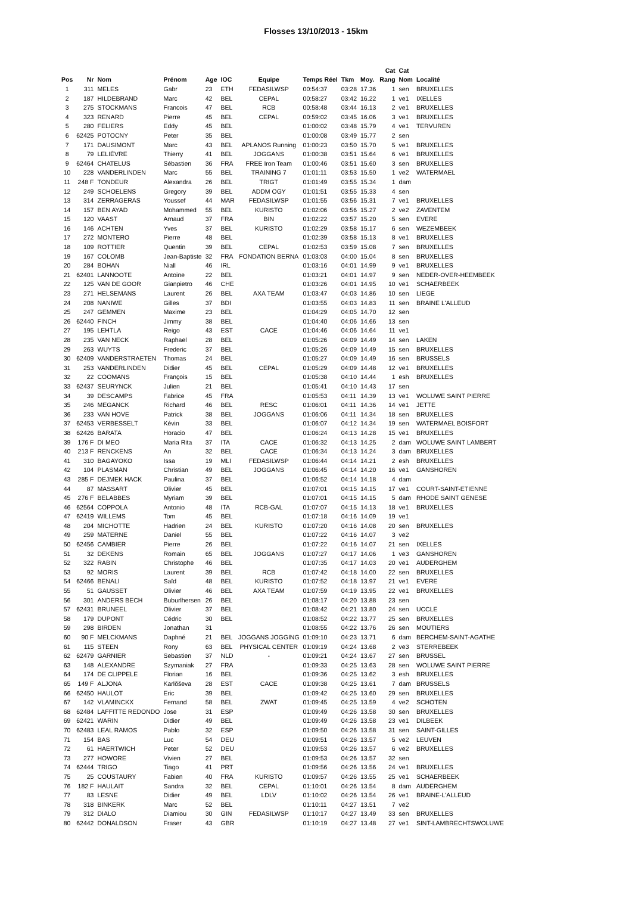Flosses 13/10/2013 - 15km
| | | | | | | | | | | Cat | Cat | |
| --- | --- | --- | --- | --- | --- | --- | --- | --- | --- | --- | --- | --- |
| Pos | Nr | Nom | Prénom | Age | IOC | Equipe | Temps Réel | Tkm | Moy. | Rang | Nom | Localité |
| 1 | 311 | MELES | Gabr | 23 | ETH | FEDASILWSP | 00:54:37 | 03:28 | 17.36 | 1 | sen | BRUXELLES |
| 2 | 187 | HILDEBRAND | Marc | 42 | BEL | CEPAL | 00:58:27 | 03:42 | 16.22 | 1 | ve1 | IXELLES |
| 3 | 275 | STOCKMANS | Francois | 47 | BEL | RCB | 00:58:48 | 03:44 | 16.13 | 2 | ve1 | BRUXELLES |
| 4 | 323 | RENARD | Pierre | 45 | BEL | CEPAL | 00:59:02 | 03:45 | 16.06 | 3 | ve1 | BRUXELLES |
| 5 | 280 | FELIERS | Eddy | 45 | BEL | | 01:00:02 | 03:48 | 15.79 | 4 | ve1 | TERVUREN |
| 6 | 62425 | POTOCNY | Peter | 35 | BEL | | 01:00:08 | 03:49 | 15.77 | 2 | sen | |
| 7 | 171 | DAUSIMONT | Marc | 43 | BEL | APLANOS Running | 01:00:23 | 03:50 | 15.70 | 5 | ve1 | BRUXELLES |
| 8 | 79 | LELIÈVRE | Thierry | 41 | BEL | JOGGANS | 01:00:38 | 03:51 | 15.64 | 6 | ve1 | BRUXELLES |
| 9 | 62464 | CHATELUS | Sébastien | 36 | FRA | FREE Iron Team | 01:00:46 | 03:51 | 15.60 | 3 | sen | BRUXELLES |
| 10 | 228 | VANDERLINDEN | Marc | 55 | BEL | TRAINING 7 | 01:01:11 | 03:53 | 15.50 | 1 | ve2 | WATERMAEL |
| 11 | 248 F | TONDEUR | Alexandra | 26 | BEL | TRIGT | 01:01:49 | 03:55 | 15.34 | 1 | dam | |
| 12 | 249 | SCHOELENS | Gregory | 39 | BEL | ADDM OGY | 01:01:51 | 03:55 | 15.33 | 4 | sen | |
| 13 | 314 | ZERRAGERAS | Youssef | 44 | MAR | FEDASILWSP | 01:01:55 | 03:56 | 15.31 | 7 | ve1 | BRUXELLES |
| 14 | 157 | BEN AYAD | Mohammed | 55 | BEL | KURISTO | 01:02:06 | 03:56 | 15.27 | 2 | ve2 | ZAVENTEM |
| 15 | 120 | VAAST | Arnaud | 37 | FRA | BIN | 01:02:22 | 03:57 | 15.20 | 5 | sen | EVERE |
| 16 | 146 | ACHTEN | Yves | 37 | BEL | KURISTO | 01:02:29 | 03:58 | 15.17 | 6 | sen | WEZEMBEEK |
| 17 | 272 | MONTERO | Pierre | 48 | BEL | | 01:02:39 | 03:58 | 15.13 | 8 | ve1 | BRUXELLES |
| 18 | 109 | ROTTIER | Quentin | 39 | BEL | CEPAL | 01:02:53 | 03:59 | 15.08 | 7 | sen | BRUXELLES |
| 19 | 167 | COLOMB | Jean-Baptiste | 32 | FRA | FONDATION BERNA | 01:03:03 | 04:00 | 15.04 | 8 | sen | BRUXELLES |
| 20 | 284 | BOHAN | Niall | 46 | IRL | | 01:03:16 | 04:01 | 14.99 | 9 | ve1 | BRUXELLES |
| 21 | 62401 | LANNOOTE | Antoine | 22 | BEL | | 01:03:21 | 04:01 | 14.97 | 9 | sen | NEDER-OVER-HEEMBEEK |
| 22 | 125 | VAN DE GOOR | Gianpietro | 46 | CHE | | 01:03:26 | 04:01 | 14.95 | 10 | ve1 | SCHAERBEEK |
| 23 | 271 | HELSEMANS | Laurent | 26 | BEL | AXA TEAM | 01:03:47 | 04:03 | 14.86 | 10 | sen | LIEGE |
| 24 | 208 | NANIWE | Gilles | 37 | BDI | | 01:03:55 | 04:03 | 14.83 | 11 | sen | BRAINE L'ALLEUD |
| 25 | 247 | GEMMEN | Maxime | 23 | BEL | | 01:04:29 | 04:05 | 14.70 | 12 | sen | |
| 26 | 62440 | FINCH | Jimmy | 38 | BEL | | 01:04:40 | 04:06 | 14.66 | 13 | sen | |
| 27 | 195 | LEHTLA | Reigo | 43 | EST | CACE | 01:04:46 | 04:06 | 14.64 | 11 | ve1 | |
| 28 | 235 | VAN NECK | Raphael | 28 | BEL | | 01:05:26 | 04:09 | 14.49 | 14 | sen | LAKEN |
| 29 | 263 | WUYTS | Frederic | 37 | BEL | | 01:05:26 | 04:09 | 14.49 | 15 | sen | BRUXELLES |
| 30 | 62409 | VANDERSTRAETEN | Thomas | 24 | BEL | | 01:05:27 | 04:09 | 14.49 | 16 | sen | BRUSSELS |
| 31 | 253 | VANDERLINDEN | Didier | 45 | BEL | CEPAL | 01:05:29 | 04:09 | 14.48 | 12 | ve1 | BRUXELLES |
| 32 | 22 | COOMANS | François | 15 | BEL | | 01:05:38 | 04:10 | 14.44 | 1 | esh | BRUXELLES |
| 33 | 62437 | SEURYNCK | Julien | 21 | BEL | | 01:05:41 | 04:10 | 14.43 | 17 | sen | |
| 34 | 39 | DESCAMPS | Fabrice | 45 | FRA | | 01:05:53 | 04:11 | 14.39 | 13 | ve1 | WOLUWE SAINT PIERRE |
| 35 | 246 | MEGANCK | Richard | 46 | BEL | RESC | 01:06:01 | 04:11 | 14.36 | 14 | ve1 | JETTE |
| 36 | 233 | VAN HOVE | Patrick | 38 | BEL | JOGGANS | 01:06:06 | 04:11 | 14.34 | 18 | sen | BRUXELLES |
| 37 | 62453 | VERBESSELT | Kévin | 33 | BEL | | 01:06:07 | 04:12 | 14.34 | 19 | sen | WATERMAEL BOISFORT |
| 38 | 62426 | BARATA | Horacio | 47 | BEL | | 01:06:24 | 04:13 | 14.28 | 15 | ve1 | BRUXELLES |
| 39 | 176 F | DI MEO | Maria Rita | 37 | ITA | CACE | 01:06:32 | 04:13 | 14.25 | 2 | dam | WOLUWE SAINT LAMBERT |
| 40 | 213 F | RENCKENS | An | 32 | BEL | CACE | 01:06:34 | 04:13 | 14.24 | 3 | dam | BRUXELLES |
| 41 | 310 | BAGAYOKO | Issa | 19 | MLI | FEDASILWSP | 01:06:44 | 04:14 | 14.21 | 2 | esh | BRUXELLES |
| 42 | 104 | PLASMAN | Christian | 49 | BEL | JOGGANS | 01:06:45 | 04:14 | 14.20 | 16 | ve1 | GANSHOREN |
| 43 | 285 F | DEJMEK HACK | Paulina | 37 | BEL | | 01:06:52 | 04:14 | 14.18 | 4 | dam | |
| 44 | 87 | MASSART | Olivier | 45 | BEL | | 01:07:01 | 04:15 | 14.15 | 17 | ve1 | COURT-SAINT-ETIENNE |
| 45 | 276 F | BELABBES | Myriam | 39 | BEL | | 01:07:01 | 04:15 | 14.15 | 5 | dam | RHODE SAINT GENESE |
| 46 | 62564 | COPPOLA | Antonio | 48 | ITA | RCB-GAL | 01:07:07 | 04:15 | 14.13 | 18 | ve1 | BRUXELLES |
| 47 | 62419 | WILLEMS | Tom | 45 | BEL | | 01:07:18 | 04:16 | 14.09 | 19 | ve1 | |
| 48 | 204 | MICHOTTE | Hadrien | 24 | BEL | KURISTO | 01:07:20 | 04:16 | 14.08 | 20 | sen | BRUXELLES |
| 49 | 259 | MATERNE | Daniel | 55 | BEL | | 01:07:22 | 04:16 | 14.07 | 3 | ve2 | |
| 50 | 62456 | CAMBIER | Pierre | 26 | BEL | | 01:07:22 | 04:16 | 14.07 | 21 | sen | IXELLES |
| 51 | 32 | DEKENS | Romain | 65 | BEL | JOGGANS | 01:07:27 | 04:17 | 14.06 | 1 | ve3 | GANSHOREN |
| 52 | 322 | RABIN | Christophe | 46 | BEL | | 01:07:35 | 04:17 | 14.03 | 20 | ve1 | AUDERGHEM |
| 53 | 92 | MORIS | Laurent | 39 | BEL | RCB | 01:07:42 | 04:18 | 14.00 | 22 | sen | BRUXELLES |
| 54 | 62466 | BENALI | Saïd | 48 | BEL | KURISTO | 01:07:52 | 04:18 | 13.97 | 21 | ve1 | EVERE |
| 55 | 51 | GAUSSET | Olivier | 46 | BEL | AXA TEAM | 01:07:59 | 04:19 | 13.95 | 22 | ve1 | BRUXELLES |
| 56 | 301 | ANDERS BECH | Buburlhersen | 26 | BEL | | 01:08:17 | 04:20 | 13.88 | 23 | sen | |
| 57 | 62431 | BRUNEEL | Olivier | 37 | BEL | | 01:08:42 | 04:21 | 13.80 | 24 | sen | UCCLE |
| 58 | 179 | DUPONT | Cédric | 30 | BEL | | 01:08:52 | 04:22 | 13.77 | 25 | sen | BRUXELLES |
| 59 | 298 | BIRDEN | Jonathan | 31 | | | 01:08:55 | 04:22 | 13.76 | 26 | sen | MOUTIERS |
| 60 | 90 F | MELCKMANS | Daphné | 21 | BEL | JOGGANS JOGGING | 01:09:10 | 04:23 | 13.71 | 6 | dam | BERCHEM-SAINT-AGATHE |
| 61 | 115 | STEEN | Rony | 63 | BEL | PHYSICAL CENTER | 01:09:19 | 04:24 | 13.68 | 2 | ve3 | STERREBEEK |
| 62 | 62479 | GARNIER | Sebastien | 37 | NLD | - | 01:09:21 | 04:24 | 13.67 | 27 | sen | BRUSSEL |
| 63 | 148 | ALEXANDRE | Szymaniak | 27 | FRA | | 01:09:33 | 04:25 | 13.63 | 28 | sen | WOLUWE SAINT PIERRE |
| 64 | 174 | DE CLIPPELE | Florian | 16 | BEL | | 01:09:36 | 04:25 | 13.62 | 3 | esh | BRUXELLES |
| 65 | 149 F | ALJONA | Karlõševa | 28 | EST | CACE | 01:09:38 | 04:25 | 13.61 | 7 | dam | BRUSSELS |
| 66 | 62450 | HAULOT | Eric | 39 | BEL | | 01:09:42 | 04:25 | 13.60 | 29 | sen | BRUXELLES |
| 67 | 142 | VLAMINCKX | Fernand | 58 | BEL | ZWAT | 01:09:45 | 04:25 | 13.59 | 4 | ve2 | SCHOTEN |
| 68 | 62484 | LAFFITTE REDONDO | Jose | 31 | ESP | | 01:09:49 | 04:26 | 13.58 | 30 | sen | BRUXELLES |
| 69 | 62421 | WARIN | Didier | 49 | BEL | | 01:09:49 | 04:26 | 13.58 | 23 | ve1 | DILBEEK |
| 70 | 62483 | LEAL RAMOS | Pablo | 32 | ESP | | 01:09:50 | 04:26 | 13.58 | 31 | sen | SAINT-GILLES |
| 71 | 154 | BAS | Luc | 54 | DEU | | 01:09:51 | 04:26 | 13.57 | 5 | ve2 | LEUVEN |
| 72 | 61 | HAERTWICH | Peter | 52 | DEU | | 01:09:53 | 04:26 | 13.57 | 6 | ve2 | BRUXELLES |
| 73 | 277 | HOWORE | Vivien | 27 | BEL | | 01:09:53 | 04:26 | 13.57 | 32 | sen | |
| 74 | 62444 | TRIGO | Tiago | 41 | PRT | | 01:09:56 | 04:26 | 13.56 | 24 | ve1 | BRUXELLES |
| 75 | 25 | COUSTAURY | Fabien | 40 | FRA | KURISTO | 01:09:57 | 04:26 | 13.55 | 25 | ve1 | SCHAERBEEK |
| 76 | 182 F | HAULAIT | Sandra | 32 | BEL | CEPAL | 01:10:01 | 04:26 | 13.54 | 8 | dam | AUDERGHEM |
| 77 | 83 | LESNE | Didier | 49 | BEL | LDLV | 01:10:02 | 04:26 | 13.54 | 26 | ve1 | BRAINE-L'ALLEUD |
| 78 | 318 | BINKERK | Marc | 52 | BEL | | 01:10:11 | 04:27 | 13.51 | 7 | ve2 | |
| 79 | 312 | DIALO | Diamiou | 30 | GIN | FEDASILWSP | 01:10:17 | 04:27 | 13.49 | 33 | sen | BRUXELLES |
| 80 | 62442 | DONALDSON | Fraser | 43 | GBR | | 01:10:19 | 04:27 | 13.48 | 27 | ve1 | SINT-LAMBRECHTSWOLUWE |